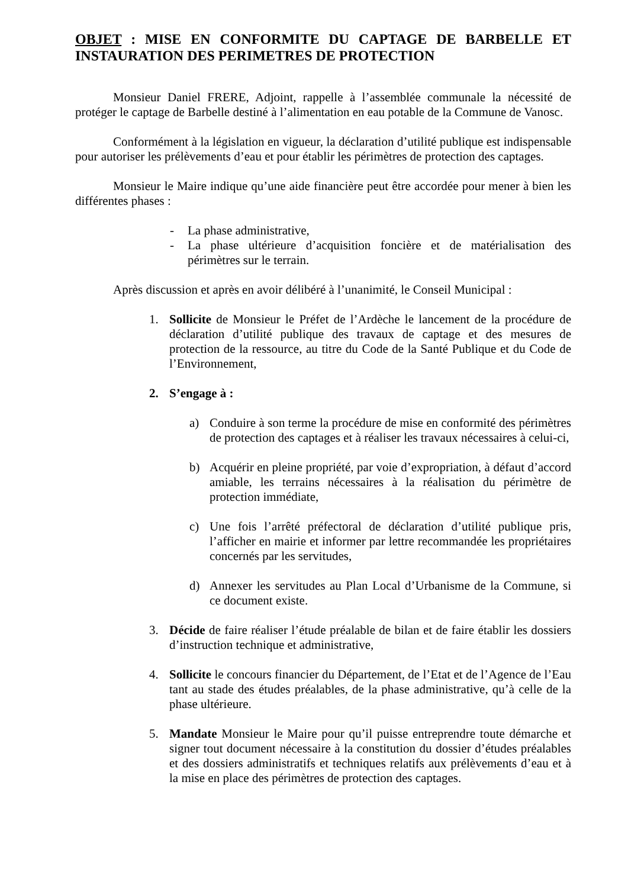OBJET : MISE EN CONFORMITE DU CAPTAGE DE BARBELLE ET INSTAURATION DES PERIMETRES DE PROTECTION
Monsieur Daniel FRERE, Adjoint, rappelle à l’assemblée communale la nécessité de protéger le captage de Barbelle destiné à l’alimentation en eau potable de la Commune de Vanosc.
Conformément à la législation en vigueur, la déclaration d’utilité publique est indispensable pour autoriser les prélèvements d’eau et pour établir les périmètres de protection des captages.
Monsieur le Maire indique qu’une aide financière peut être accordée pour mener à bien les différentes phases :
- La phase administrative,
- La phase ultérieure d’acquisition foncière et de matérialisation des périmètres sur le terrain.
Après discussion et après en avoir délibéré à l’unanimité, le Conseil Municipal :
1. Sollicite de Monsieur le Préfet de l’Ardèche le lancement de la procédure de déclaration d’utilité publique des travaux de captage et des mesures de protection de la ressource, au titre du Code de la Santé Publique et du Code de l’Environnement,
2. S’engage à :
a) Conduire à son terme la procédure de mise en conformité des périmètres de protection des captages et à réaliser les travaux nécessaires à celui-ci,
b) Acquérir en pleine propriété, par voie d’expropriation, à défaut d’accord amiable, les terrains nécessaires à la réalisation du périmètre de protection immédiate,
c) Une fois l’arrêté préfectoral de déclaration d’utilité publique pris, l’afficher en mairie et informer par lettre recommandée les propriétaires concernés par les servitudes,
d) Annexer les servitudes au Plan Local d’Urbanisme de la Commune, si ce document existe.
3. Décide de faire réaliser l’étude préalable de bilan et de faire établir les dossiers d’instruction technique et administrative,
4. Sollicite le concours financier du Département, de l’Etat et de l’Agence de l’Eau tant au stade des études préalables, de la phase administrative, qu’à celle de la phase ultérieure.
5. Mandate Monsieur le Maire pour qu’il puisse entreprendre toute démarche et signer tout document nécessaire à la constitution du dossier d’études préalables et des dossiers administratifs et techniques relatifs aux prélèvements d’eau et à la mise en place des périmètres de protection des captages.